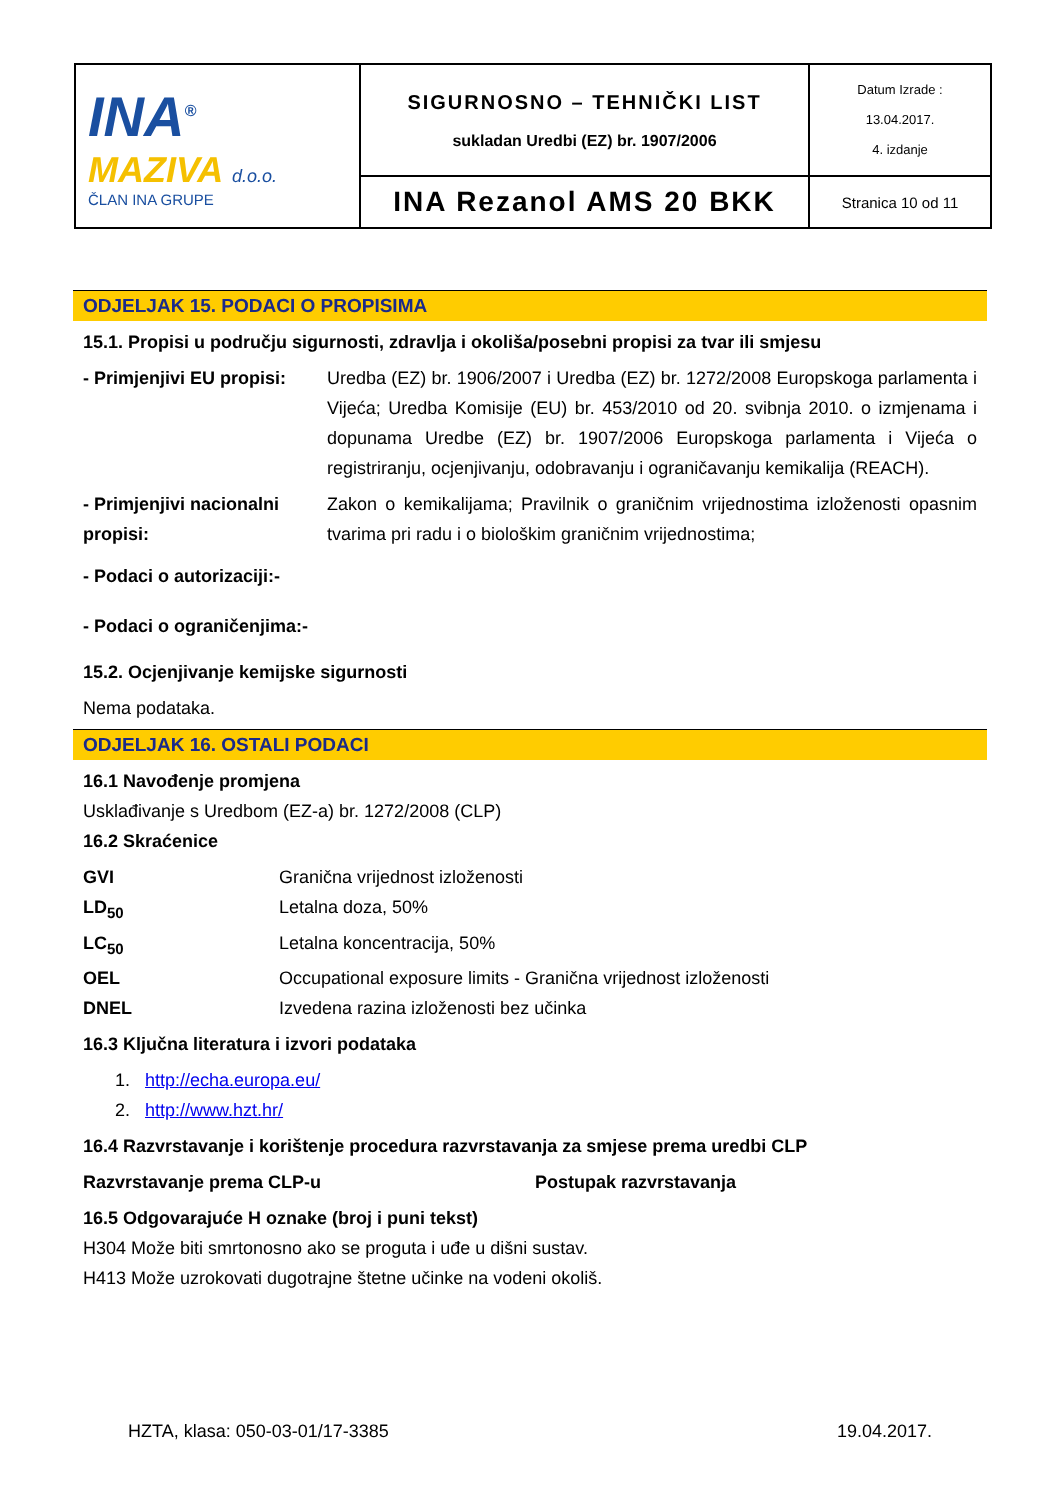| INA<sup>®</sup> MAZIVA d.o.o. ČLAN INA GRUPE | SIGURNOSNO – TEHNIČKI LIST sukladan Uredbi (EZ) br. 1907/2006 | Datum Izrade : 13.04.2017. 4. izdanje |
| | INA Rezanol AMS 20 BKK | Stranica 10 od 11 |
ODJELJAK 15. PODACI O PROPISIMA
15.1. Propisi u području sigurnosti, zdravlja i okoliša/posebni propisi za tvar ili smjesu
- Primjenjivi EU propisi:
Uredba (EZ) br. 1906/2007 i Uredba (EZ) br. 1272/2008 Europskoga parlamenta i Vijeća; Uredba Komisije (EU) br. 453/2010 od 20. svibnja 2010. o izmjenama i dopunama Uredbe (EZ) br. 1907/2006 Europskoga parlamenta i Vijeća o registriranju, ocjenjivanju, odobravanju i ograničavanju kemikalija (REACH).
- Primjenjivi nacionalni propisi:
Zakon o kemikalijama; Pravilnik o graničnim vrijednostima izloženosti opasnim tvarima pri radu i o biološkim graničnim vrijednostima;
- Podaci o autorizaciji:-
- Podaci o ograničenjima:-
15.2. Ocjenjivanje kemijske sigurnosti
Nema podataka.
ODJELJAK 16. OSTALI PODACI
16.1 Navođenje promjena
Usklađivanje s Uredbom (EZ-a) br. 1272/2008 (CLP)
16.2 Skraćenice
GVI Granična vrijednost izloženosti
LD<sub>50</sub> Letalna doza, 50%
LC<sub>50</sub> Letalna koncentracija, 50%
OEL Occupational exposure limits - Granična vrijednost izloženosti
DNEL Izvedena razina izloženosti bez učinka
16.3 Ključna literatura i izvori podataka
1. http://echa.europa.eu/
2. http://www.hzt.hr/
16.4 Razvrstavanje i korištenje procedura razvrstavanja za smjese prema uredbi CLP
Razvrstavanje prema CLP-u Postupak razvrstavanja
16.5 Odgovarajuće H oznake (broj i puni tekst)
H304 Može biti smrtonosno ako se proguta i uđe u dišni sustav.
H413 Može uzrokovati dugotrajne štetne učinke na vodeni okoliš.
HZTA, klasa: 050-03-01/17-3385 19.04.2017.